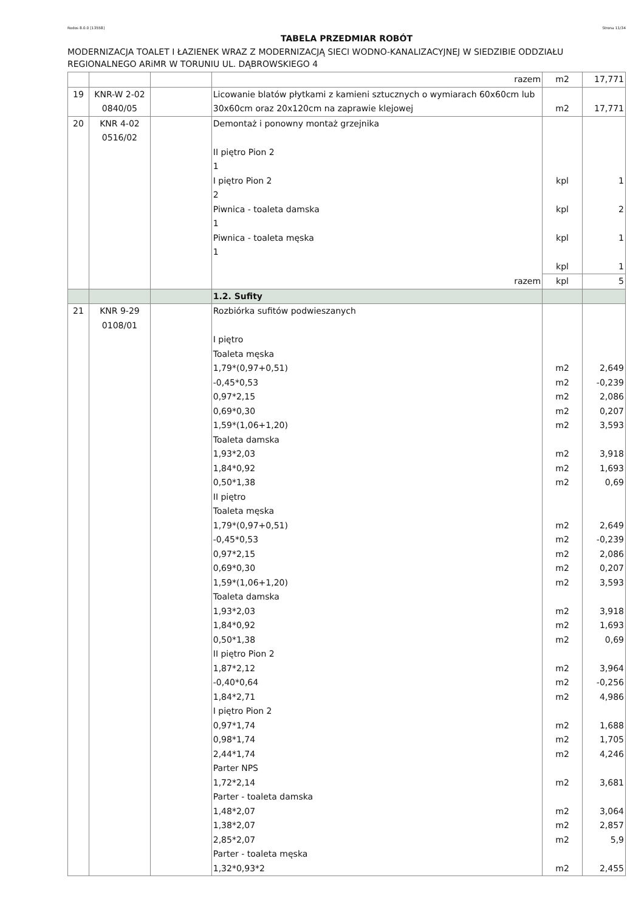Rodos 8.0.0 [13558] Strona 11/34
TABELA PRZEDMIAR ROBÓT
MODERNIZACJA TOALET I ŁAZIENEK WRAZ Z MODERNIZACJĄ SIECI WODNO-KANALIZACYJNEJ W SIEDZIBIE ODDZIAŁU REGIONALNEGO ARiMR W TORUNIU UL. DĄBROWSKIEGO 4
| | | | razem | m2 | 17,771 |
| 19 | KNR-W 2-02 0840/05 | | Licowanie blatów płytkami z kamieni sztucznych o wymiarach 60x60cm lub 30x60cm oraz 20x120cm na zaprawie klejowej | m2 | 17,771 |
| 20 | KNR 4-02 0516/02 | | Demontaż i ponowny montaż grzejnika II piętro Pion 2 1 I piętro Pion 2 2 Piwnica - toaleta damska 1 Piwnica - toaleta męska 1 | kpl kpl kpl kpl | 1 2 1 1 |
| | | | razem | kpl | 5 |
| | | | 1.2. Sufity | | |
| 21 | KNR 9-29 0108/01 | | Rozbiórka sufitów podwieszanych I piętro Toaleta męska 1,79*(0,97+0,51) -0,45*0,53 0,97*2,15 0,69*0,30 1,59*(1,06+1,20) Toaleta damska 1,93*2,03 1,84*0,92 0,50*1,38 II piętro Toaleta męska 1,79*(0,97+0,51) -0,45*0,53 0,97*2,15 0,69*0,30 1,59*(1,06+1,20) Toaleta damska 1,93*2,03 1,84*0,92 0,50*1,38 II piętro Pion 2 1,87*2,12 -0,40*0,64 1,84*2,71 I piętro Pion 2 0,97*1,74 0,98*1,74 2,44*1,74 Parter NPS 1,72*2,14 Parter - toaleta damska 1,48*2,07 1,38*2,07 2,85*2,07 Parter - toaleta męska 1,32*0,93*2 | m2 m2 m2 m2 m2 m2 m2 m2 m2 m2 m2 m2 m2 m2 m2 m2 m2 m2 m2 m2 m2 m2 m2 m2 m2 m2 m2 | 2,649 -0,239 2,086 0,207 3,593 3,918 1,693 0,69 2,649 -0,239 2,086 0,207 3,593 3,918 1,693 0,69 3,964 -0,256 4,986 1,688 1,705 4,246 3,681 3,064 2,857 5,9 2,455 |